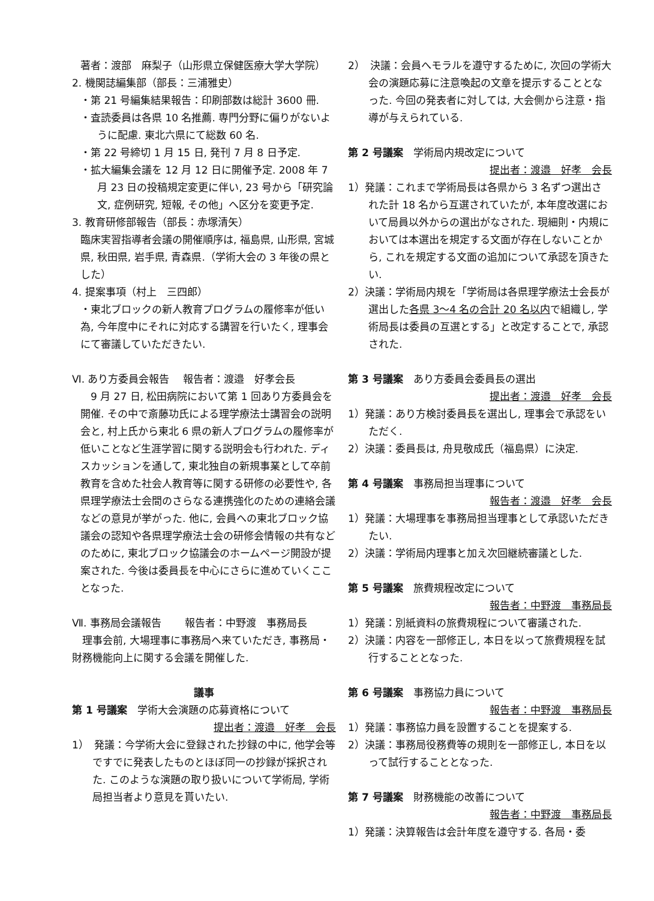著者：渡部　麻梨子（山形県立保健医療大学大学院）
2. 機関誌編集部（部長：三浦雅史）
・第 21 号編集結果報告：印刷部数は総計 3600 冊.
・査読委員は各県 10 名推薦. 専門分野に偏りがないように配慮. 東北六県にて総数 60 名.
・第 22 号締切 1 月 15 日, 発刊 7 月 8 日予定.
・拡大編集会議を 12 月 12 日に開催予定. 2008 年 7 月 23 日の投稿規定変更に伴い, 23 号から「研究論文, 症例研究, 短報, その他」へ区分を変更予定.
3. 教育研修部報告（部長：赤塚清矢）
臨床実習指導者会議の開催順序は, 福島県, 山形県, 宮城県, 秋田県, 岩手県, 青森県.（学術大会の 3 年後の県とした）
4. 提案事項（村上　三四郎）
・東北ブロックの新人教育プログラムの履修率が低い為, 今年度中にそれに対応する講習を行いたく, 理事会にて審議していただきたい.
Ⅵ. あり方委員会報告　 報告者：渡邉　好孝会長
　9 月 27 日, 松田病院において第 1 回あり方委員会を開催. その中で斎藤功氏による理学療法士講習会の説明会と, 村上氏から東北 6 県の新人プログラムの履修率が低いことなど生涯学習に関する説明会も行われた. ディスカッションを通して, 東北独自の新規事業として卒前教育を含めた社会人教育等に関する研修の必要性や, 各県理学療法士会間のさらなる連携強化のための連絡会議などの意見が挙がった. 他に, 会員への東北ブロック協議会の認知や各県理学療法士会の研修会情報の共有などのために, 東北ブロック協議会のホームページ開設が提案された. 今後は委員長を中心にさらに進めていくこことなった.
Ⅶ. 事務局会議報告　　 報告者：中野渡　事務局長
　理事会前, 大場理事に事務局へ来ていただき, 事務局・財務機能向上に関する会議を開催した.
議事
第 1 号議案　学術大会演題の応募資格について
提出者：渡邉　好孝　会長
1）　発議：今学術大会に登録された抄録の中に, 他学会等ですでに発表したものとほぼ同一の抄録が採択された. このような演題の取り扱いについて学術局, 学術局担当者より意見を貰いたい.
2）　決議：会員へモラルを遵守するために, 次回の学術大会の演題応募に注意喚起の文章を提示することとなった. 今回の発表者に対しては, 大会側から注意・指導が与えられている.
第 2 号議案　学術局内規改定について
提出者：渡邉　好孝　会長
1）発議：これまで学術局長は各県から 3 名ずつ選出された計 18 名から互選されていたが, 本年度改選において局員以外からの選出がなされた. 現細則・内規においては本選出を規定する文面が存在しないことから, これを規定する文面の追加について承認を頂きたい.
2）決議：学術局内規を「学術局は各県理学療法士会長が選出した各県 3～4 名の合計 20 名以内で組織し, 学術局長は委員の互選とする」と改定することで, 承認された.
第 3 号議案　あり方委員会委員長の選出
提出者：渡邉　好孝　会長
1）発議：あり方検討委員長を選出し, 理事会で承認をいただく.
2）決議：委員長は, 舟見敬成氏（福島県）に決定.
第 4 号議案　事務局担当理事について
報告者：渡邉　好孝　会長
1）発議：大場理事を事務局担当理事として承認いただきたい.
2）決議：学術局内理事と加え次回継続審議とした.
第 5 号議案　旅費規程改定について
報告者：中野渡　事務局長
1）発議：別紙資料の旅費規程について審議された.
2）決議：内容を一部修正し, 本日を以って旅費規程を試行することとなった.
第 6 号議案　事務協力員について
報告者：中野渡　事務局長
1）発議：事務協力員を設置することを提案する.
2）決議：事務局役務費等の規則を一部修正し, 本日を以って試行することとなった.
第 7 号議案　財務機能の改善について
報告者：中野渡　事務局長
1）発議：決算報告は会計年度を遵守する. 各局・委